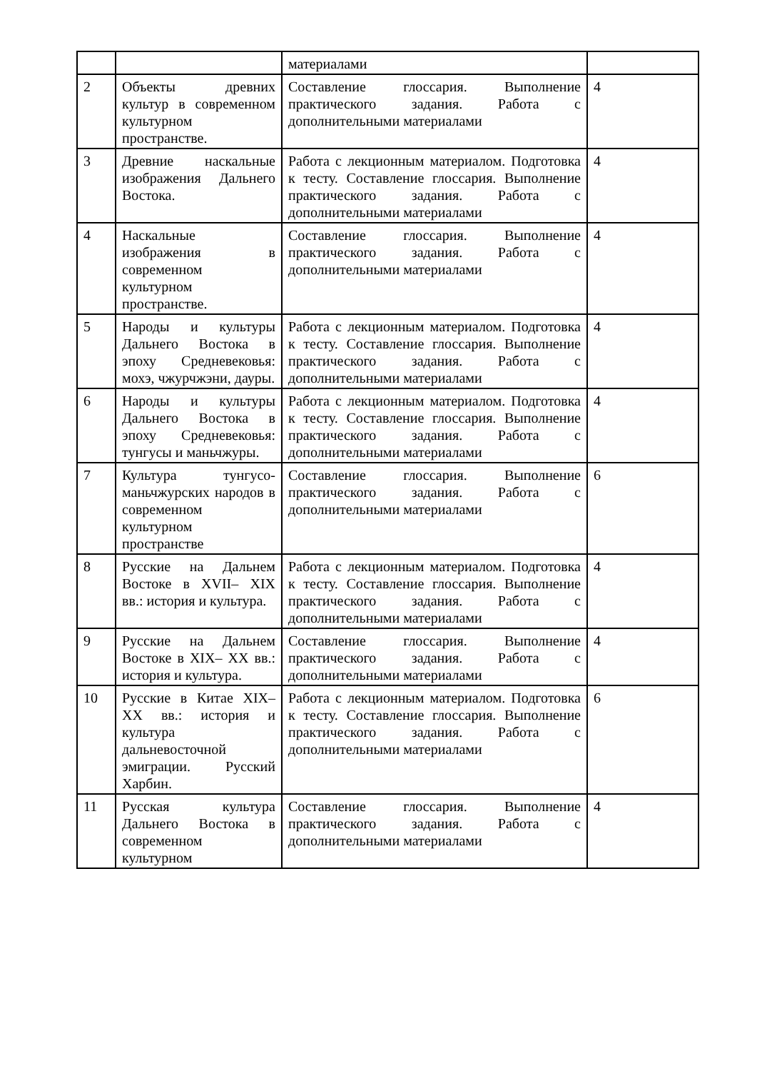| | | материалами | |
| 2 | Объекты древних культур в современном культурном пространстве. | Составление глоссария. Выполнение практического задания. Работа с дополнительными материалами | 4 |
| 3 | Древние наскальные изображения Дальнего Востока. | Работа с лекционным материалом. Подготовка к тесту. Составление глоссария. Выполнение практического задания. Работа с дополнительными материалами | 4 |
| 4 | Наскальные изображения в современном культурном пространстве. | Составление глоссария. Выполнение практического задания. Работа с дополнительными материалами | 4 |
| 5 | Народы и культуры Дальнего Востока в эпоху Средневековья: мохэ, чжурчжэни, дауры. | Работа с лекционным материалом. Подготовка к тесту. Составление глоссария. Выполнение практического задания. Работа с дополнительными материалами | 4 |
| 6 | Народы и культуры Дальнего Востока в эпоху Средневековья: тунгусы и маньчжуры. | Работа с лекционным материалом. Подготовка к тесту. Составление глоссария. Выполнение практического задания. Работа с дополнительными материалами | 4 |
| 7 | Культура тунгусо-маньчжурских народов в современном культурном пространстве | Составление глоссария. Выполнение практического задания. Работа с дополнительными материалами | 6 |
| 8 | Русские на Дальнем Востоке в XVII– XIX вв.: история и культура. | Работа с лекционным материалом. Подготовка к тесту. Составление глоссария. Выполнение практического задания. Работа с дополнительными материалами | 4 |
| 9 | Русские на Дальнем Востоке в XIX– XX вв.: история и культура. | Составление глоссария. Выполнение практического задания. Работа с дополнительными материалами | 4 |
| 10 | Русские в Китае XIX–XX вв.: история и культура дальневосточной эмиграции. Русский Харбин. | Работа с лекционным материалом. Подготовка к тесту. Составление глоссария. Выполнение практического задания. Работа с дополнительными материалами | 6 |
| 11 | Русская культура Дальнего Востока в современном культурном | Составление глоссария. Выполнение практического задания. Работа с дополнительными материалами | 4 |